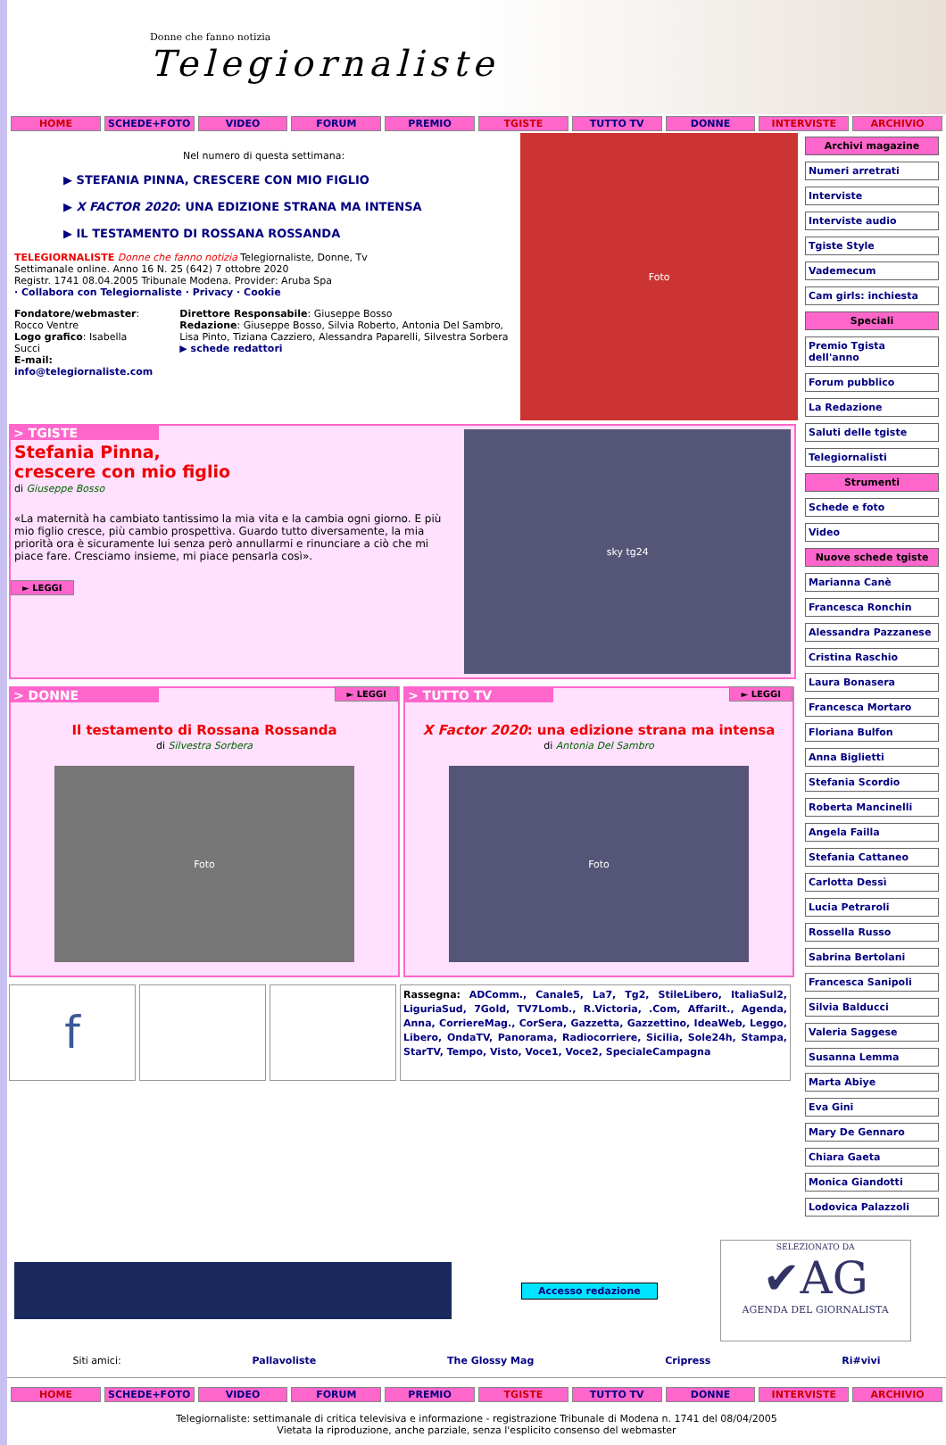Donne che fanno notizia
Telegiornaliste
HOME SCHEDE+FOTO VIDEO FORUM PREMIO TGISTE TUTTO TV DONNE INTERVISTE ARCHIVIO
Nel numero di questa settimana:
▶ STEFANIA PINNA, CRESCERE CON MIO FIGLIO
▶ X FACTOR 2020: UNA EDIZIONE STRANA MA INTENSA
▶ IL TESTAMENTO DI ROSSANA ROSSANDA
TELEGIORNALISTE Donne che fanno notizia Telegiornaliste, Donne, Tv
Settimanale online. Anno 16 N. 25 (642) 7 ottobre 2020
Registr. 1741 08.04.2005 Tribunale Modena. Provider: Aruba Spa
· Collabora con Telegiornaliste · Privacy · Cookie
Fondatore/webmaster: Rocco Ventre
Logo grafico: Isabella Succi
E-mail: info@telegiornaliste.com
Direttore Responsabile: Giuseppe Bosso
Redazione: Giuseppe Bosso, Silvia Roberto, Antonia Del Sambro, Lisa Pinto, Tiziana Cazziero, Alessandra Paparelli, Silvestra Sorbera
▶ schede redattori
Foto
> TGISTE
Stefania Pinna,
crescere con mio figlio
di Giuseppe Bosso
«La maternità ha cambiato tantissimo la mia vita e la cambia ogni giorno. E più mio figlio cresce, più cambio prospettiva. Guardo tutto diversamente, la mia priorità ora è sicuramente lui senza però annullarmi e rinunciare a ciò che mi piace fare. Cresciamo insieme, mi piace pensarla così».
► LEGGI
sky tg24
> DONNE
► LEGGI
Il testamento di Rossana Rossanda
di Silvestra Sorbera
Foto
> TUTTO TV
► LEGGI
X Factor 2020: una edizione strana ma intensa
di Antonia Del Sambro
Foto
f
Rassegna: ADComm., Canale5, La7, Tg2, StileLibero, ItaliaSul2, LiguriaSud, 7Gold, TV7Lomb., R.Victoria, .Com, AffariIt., Agenda, Anna, CorriereMag., CorSera, Gazzetta, Gazzettino, IdeaWeb, Leggo, Libero, OndaTV, Panorama, Radiocorriere, Sicilia, Sole24h, Stampa, StarTV, Tempo, Visto, Voce1, Voce2, SpecialeCampagna
Archivi magazine
Numeri arretrati
Interviste
Interviste audio
Tgiste Style
Vademecum
Cam girls: inchiesta
Speciali
Premio Tgista dell'anno
Forum pubblico
La Redazione
Saluti delle tgiste
Telegiornalisti
Strumenti
Schede e foto
Video
Nuove schede tgiste
Marianna Canè
Francesca Ronchin
Alessandra Pazzanese
Cristina Raschio
Laura Bonasera
Francesca Mortaro
Floriana Bulfon
Anna Biglietti
Stefania Scordio
Roberta Mancinelli
Angela Failla
Stefania Cattaneo
Carlotta Dessì
Lucia Petraroli
Rossella Russo
Sabrina Bertolani
Francesca Sanipoli
Silvia Balducci
Valeria Saggese
Susanna Lemma
Marta Abiye
Eva Gini
Mary De Gennaro
Chiara Gaeta
Monica Giandotti
Lodovica Palazzoli
Accesso redazione
SELEZIONATO DA
✔AG
AGENDA DEL GIORNALISTA
Siti amici: Pallavoliste The Glossy Mag Cripress Ri#vivi
HOME SCHEDE+FOTO VIDEO FORUM PREMIO TGISTE TUTTO TV DONNE INTERVISTE ARCHIVIO
Telegiornaliste: settimanale di critica televisiva e informazione - registrazione Tribunale di Modena n. 1741 del 08/04/2005
Vietata la riproduzione, anche parziale, senza l'esplicito consenso del webmaster